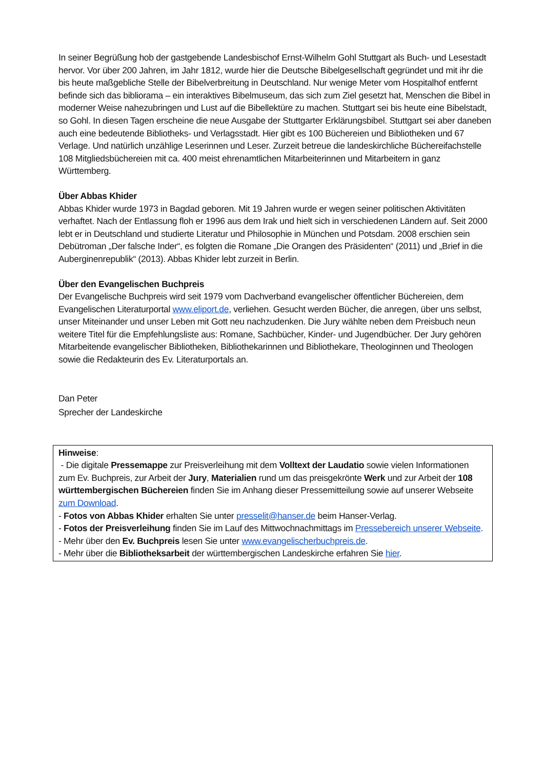In seiner Begrüßung hob der gastgebende Landesbischof Ernst-Wilhelm Gohl Stuttgart als Buch- und Lesestadt hervor. Vor über 200 Jahren, im Jahr 1812, wurde hier die Deutsche Bibelgesellschaft gegründet und mit ihr die bis heute maßgebliche Stelle der Bibelverbreitung in Deutschland. Nur wenige Meter vom Hospitalhof entfernt befinde sich das bibliorama – ein interaktives Bibelmuseum, das sich zum Ziel gesetzt hat, Menschen die Bibel in moderner Weise nahezubringen und Lust auf die Bibellektüre zu machen. Stuttgart sei bis heute eine Bibelstadt, so Gohl. In diesen Tagen erscheine die neue Ausgabe der Stuttgarter Erklärungsbibel. Stuttgart sei aber daneben auch eine bedeutende Bibliotheks- und Verlagsstadt. Hier gibt es 100 Büchereien und Bibliotheken und 67 Verlage. Und natürlich unzählige Leserinnen und Leser. Zurzeit betreue die landeskirchliche Büchereifachstelle 108 Mitgliedsbüchereien mit ca. 400 meist ehrenamtlichen Mitarbeiterinnen und Mitarbeitern in ganz Württemberg.
Über Abbas Khider
Abbas Khider wurde 1973 in Bagdad geboren. Mit 19 Jahren wurde er wegen seiner politischen Aktivitäten verhaftet. Nach der Entlassung floh er 1996 aus dem Irak und hielt sich in verschiedenen Ländern auf. Seit 2000 lebt er in Deutschland und studierte Literatur und Philosophie in München und Potsdam. 2008 erschien sein Debütroman „Der falsche Inder“, es folgten die Romane „Die Orangen des Präsidenten“ (2011) und „Brief in die Auberginenrepublik“ (2013). Abbas Khider lebt zurzeit in Berlin.
Über den Evangelischen Buchpreis
Der Evangelische Buchpreis wird seit 1979 vom Dachverband evangelischer öffentlicher Büchereien, dem Evangelischen Literaturportal www.eliport.de, verliehen. Gesucht werden Bücher, die anregen, über uns selbst, unser Miteinander und unser Leben mit Gott neu nachzudenken. Die Jury wählte neben dem Preisbuch neun weitere Titel für die Empfehlungsliste aus: Romane, Sachbücher, Kinder- und Jugendbücher. Der Jury gehören Mitarbeitende evangelischer Bibliotheken, Bibliothekarinnen und Bibliothekare, Theologinnen und Theologen sowie die Redakteurin des Ev. Literaturportals an.
Dan Peter
Sprecher der Landeskirche
Hinweise:
- Die digitale Pressemappe zur Preisverleihung mit dem Volltext der Laudatio sowie vielen Informationen zum Ev. Buchpreis, zur Arbeit der Jury, Materialien rund um das preisgekrönte Werk und zur Arbeit der 108 württembergischen Büchereien finden Sie im Anhang dieser Pressemitteilung sowie auf unserer Webseite zum Download.
- Fotos von Abbas Khider erhalten Sie unter presselit@hanser.de beim Hanser-Verlag.
- Fotos der Preisverleihung finden Sie im Lauf des Mittwochnachmittags im Pressebereich unserer Webseite.
- Mehr über den Ev. Buchpreis lesen Sie unter www.evangelischerbuchpreis.de.
- Mehr über die Bibliotheksarbeit der württembergischen Landeskirche erfahren Sie hier.